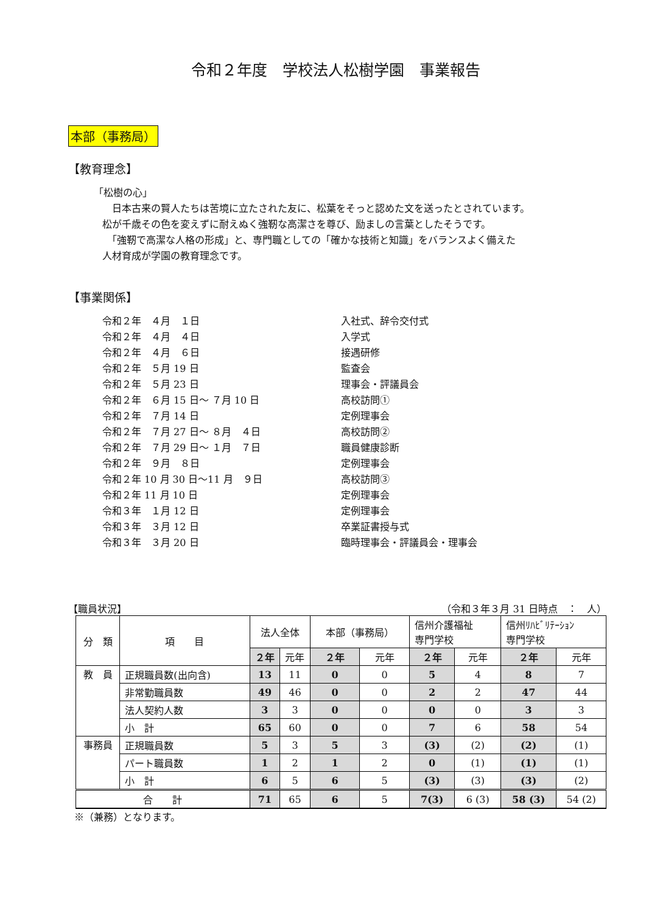令和２年度　学校法人松樹学園　事業報告
本部（事務局）
【教育理念】
「松樹の心」
　日本古来の賢人たちは苦境に立たされた友に、松葉をそっと認めた文を送ったとされています。
松が千歳その色を変えずに耐えぬく強靭な高潔さを尊び、励ましの言葉としたそうです。
　「強靭で高潔な人格の形成」と、専門職としての「確かな技術と知識」をバランスよく備えた
人材育成が学園の教育理念です。
【事業関係】
令和２年　４月　１日 入社式、辞令交付式
令和２年　４月　４日 入学式
令和２年　４月　６日 接遇研修
令和２年　５月 19 日 監査会
令和２年　５月 23 日 理事会・評議員会
令和２年　６月 15 日～ ７月 10 日 高校訪問①
令和２年　７月 14 日 定例理事会
令和２年　７月 27 日～ ８月　４日 高校訪問②
令和２年　７月 29 日～ １月　７日 職員健康診断
令和２年　９月　８日 定例理事会
令和２年 10 月 30 日～11 月　９日 高校訪問③
令和２年 11 月 10 日 定例理事会
令和３年　１月 12 日 定例理事会
令和３年　３月 12 日 卒業証書授与式
令和３年　３月 20 日 臨時理事会・評議員会・理事会
【職員状況】 （令和３年３月 31 日時点　：　人）
| 分 類 | 項 目 | 法人全体 | | 本部（事務局） | | 信州介護福祉 専門学校 | | 信州ﾘﾊﾋﾞﾘﾃｰｼｮﾝ 専門学校 | |
| --- | --- | --- | --- | --- | --- | --- | --- | --- | --- |
| | | ２年 | 元年 | ２年 | 元年 | ２年 | 元年 | ２年 | 元年 |
| 教 員 | 正規職員数(出向含) | 13 | 11 | 0 | 0 | 5 | 4 | 8 | 7 |
| | 非常勤職員数 | 49 | 46 | 0 | 0 | 2 | 2 | 47 | 44 |
| | 法人契約人数 | 3 | 3 | 0 | 0 | 0 | 0 | 3 | 3 |
| | 小 計 | 65 | 60 | 0 | 0 | 7 | 6 | 58 | 54 |
| 事務員 | 正規職員数 | 5 | 3 | 5 | 3 | (3) | (2) | (2) | (1) |
| | パート職員数 | 1 | 2 | 1 | 2 | 0 | (1) | (1) | (1) |
| | 小 計 | 6 | 5 | 6 | 5 | (3) | (3) | (3) | (2) |
| 合 計 | | 71 | 65 | 6 | 5 | 7(3) | 6 (3) | 58 (3) | 54 (2) |
※（兼務）となります。